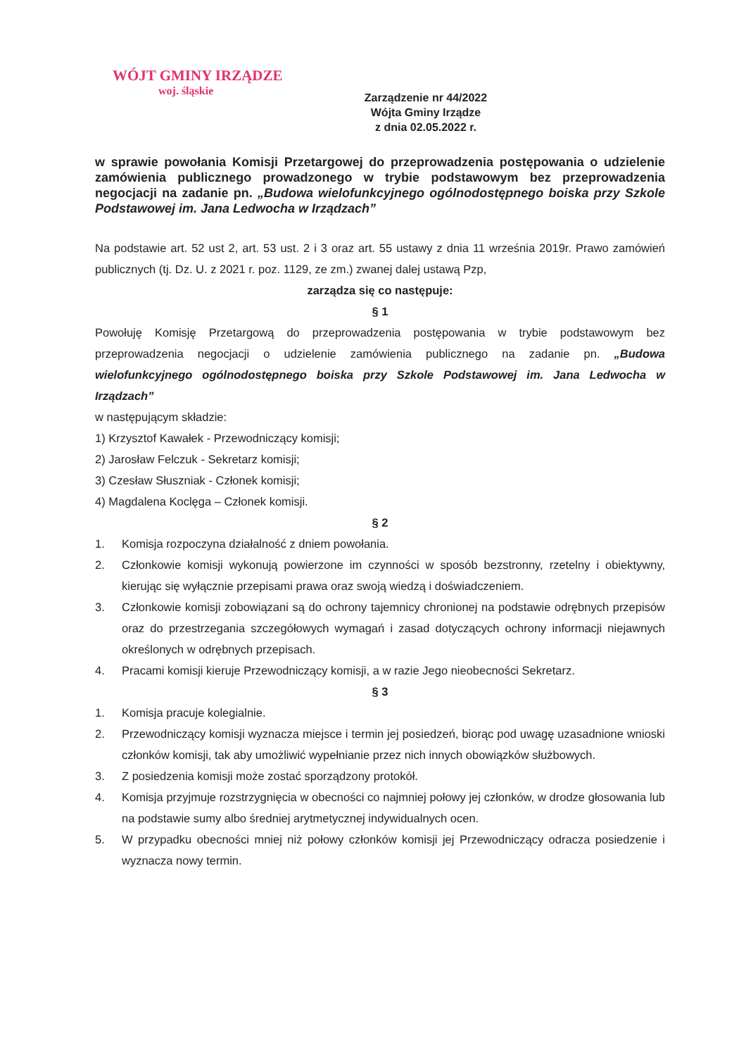WÓJT GMINY IRZĄDZE
woj. śląskie
Zarządzenie nr 44/2022
Wójta Gminy Irządze
z dnia 02.05.2022 r.
w sprawie powołania Komisji Przetargowej do przeprowadzenia postępowania o udzielenie zamówienia publicznego prowadzonego w trybie podstawowym bez przeprowadzenia negocjacji na zadanie pn. „Budowa wielofunkcyjnego ogólnodostępnego boiska przy Szkole Podstawowej im. Jana Ledwocha w Irządzach”
Na podstawie art. 52 ust 2, art. 53 ust. 2 i 3 oraz art. 55 ustawy z dnia 11 września 2019r. Prawo zamówień publicznych (tj. Dz. U. z 2021 r. poz. 1129, ze zm.) zwanej dalej ustawą Pzp,
zarządza się co następuje:
§ 1
Powołuję Komisję Przetargową do przeprowadzenia postępowania w trybie podstawowym bez przeprowadzenia negocjacji o udzielenie zamówienia publicznego na zadanie pn. „Budowa wielofunkcyjnego ogólnodostępnego boiska przy Szkole Podstawowej im. Jana Ledwocha w Irządzach”
w następującym składzie:
1) Krzysztof Kawałek - Przewodniczący komisji;
2) Jarosław Felczuk - Sekretarz komisji;
3) Czesław Słuszniak - Członek komisji;
4) Magdalena Koclęga – Członek komisji.
§ 2
1. Komisja rozpoczyna działalność z dniem powołania.
2. Członkowie komisji wykonują powierzone im czynności w sposób bezstronny, rzetelny i obiektywny, kierując się wyłącznie przepisami prawa oraz swoją wiedzą i doświadczeniem.
3. Członkowie komisji zobowiązani są do ochrony tajemnicy chronionej na podstawie odrębnych przepisów oraz do przestrzegania szczegółowych wymagań i zasad dotyczących ochrony informacji niejawnych określonych w odrębnych przepisach.
4. Pracami komisji kieruje Przewodniczący komisji, a w razie Jego nieobecności Sekretarz.
§ 3
1. Komisja pracuje kolegialnie.
2. Przewodniczący komisji wyznacza miejsce i termin jej posiedzeń, biorąc pod uwagę uzasadnione wnioski członków komisji, tak aby umożliwić wypełnianie przez nich innych obowiązków służbowych.
3. Z posiedzenia komisji może zostać sporządzony protokół.
4. Komisja przyjmuje rozstrzygnięcia w obecności co najmniej połowy jej członków, w drodze głosowania lub na podstawie sumy albo średniej arytmetycznej indywidualnych ocen.
5. W przypadku obecności mniej niż połowy członków komisji jej Przewodniczący odracza posiedzenie i wyznacza nowy termin.